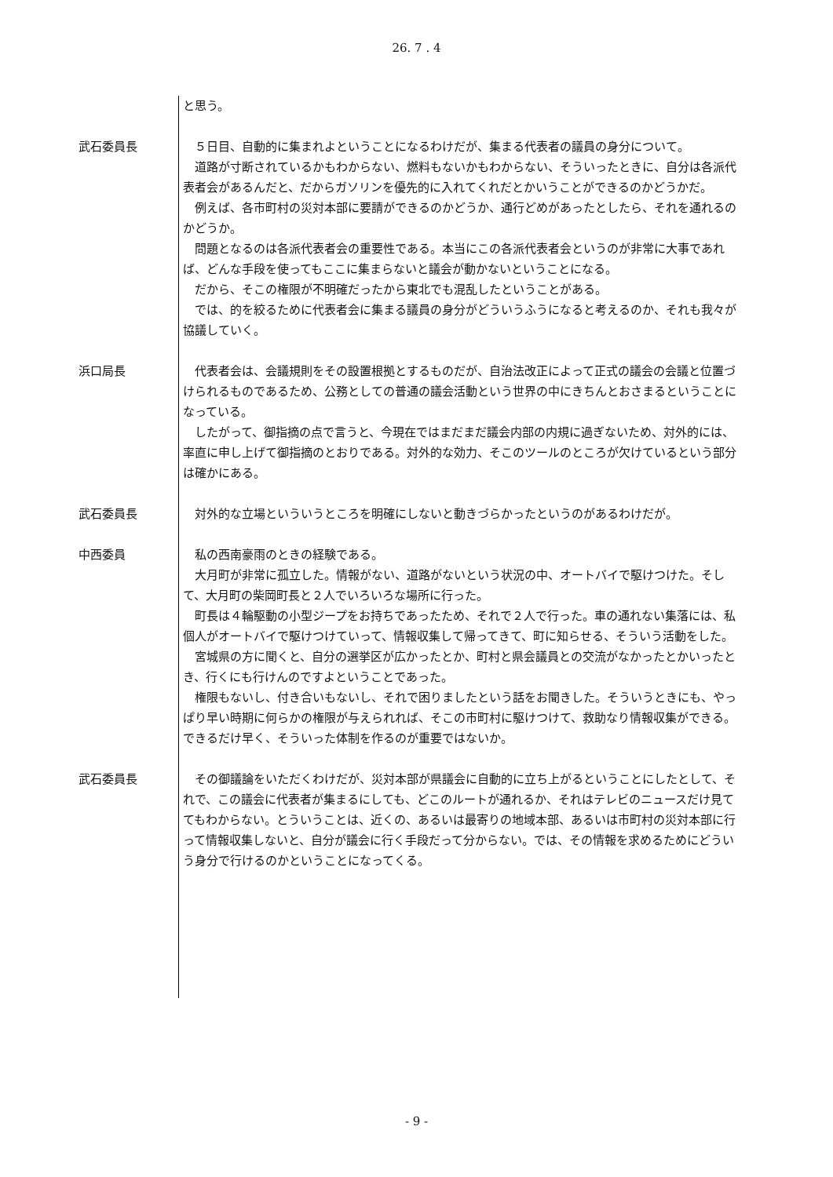26. 7 . 4
と思う。
武石委員長 ５日目、自動的に集まれよということになるわけだが、集まる代表者の議員の身分について。
道路が寸断されているかもわからない、燃料もないかもわからない、そういったときに、自分は各派代表者会があるんだと、だからガソリンを優先的に入れてくれだとかいうことができるのかどうかだ。
例えば、各市町村の災対本部に要請ができるのかどうか、通行どめがあったとしたら、それを通れるのかどうか。
問題となるのは各派代表者会の重要性である。本当にこの各派代表者会というのが非常に大事であれば、どんな手段を使ってもここに集まらないと議会が動かないということになる。
だから、そこの権限が不明確だったから東北でも混乱したということがある。
では、的を絞るために代表者会に集まる議員の身分がどういうふうになると考えるのか、それも我々が協議していく。
浜口局長 代表者会は、会議規則をその設置根拠とするものだが、自治法改正によって正式の議会の会議と位置づけられるものであるため、公務としての普通の議会活動という世界の中にきちんとおさまるということになっている。
したがって、御指摘の点で言うと、今現在ではまだまだ議会内部の内規に過ぎないため、対外的には、率直に申し上げて御指摘のとおりである。対外的な効力、そこのツールのところが欠けているという部分は確かにある。
武石委員長 対外的な立場といういうところを明確にしないと動きづらかったというのがあるわけだが。
中西委員 私の西南豪雨のときの経験である。
大月町が非常に孤立した。情報がない、道路がないという状況の中、オートバイで駆けつけた。そして、大月町の柴岡町長と２人でいろいろな場所に行った。
町長は４輪駆動の小型ジープをお持ちであったため、それで２人で行った。車の通れない集落には、私個人がオートバイで駆けつけていって、情報収集して帰ってきて、町に知らせる、そういう活動をした。
宮城県の方に聞くと、自分の選挙区が広かったとか、町村と県会議員との交流がなかったとかいったとき、行くにも行けんのですよということであった。
権限もないし、付き合いもないし、それで困りましたという話をお聞きした。そういうときにも、やっぱり早い時期に何らかの権限が与えられれば、そこの市町村に駆けつけて、救助なり情報収集ができる。できるだけ早く、そういった体制を作るのが重要ではないか。
武石委員長 その御議論をいただくわけだが、災対本部が県議会に自動的に立ち上がるということにしたとして、それで、この議会に代表者が集まるにしても、どこのルートが通れるか、それはテレビのニュースだけ見ててもわからない。とういうことは、近くの、あるいは最寄りの地域本部、あるいは市町村の災対本部に行って情報収集しないと、自分が議会に行く手段だって分からない。では、その情報を求めるためにどういう身分で行けるのかということになってくる。
- 9 -